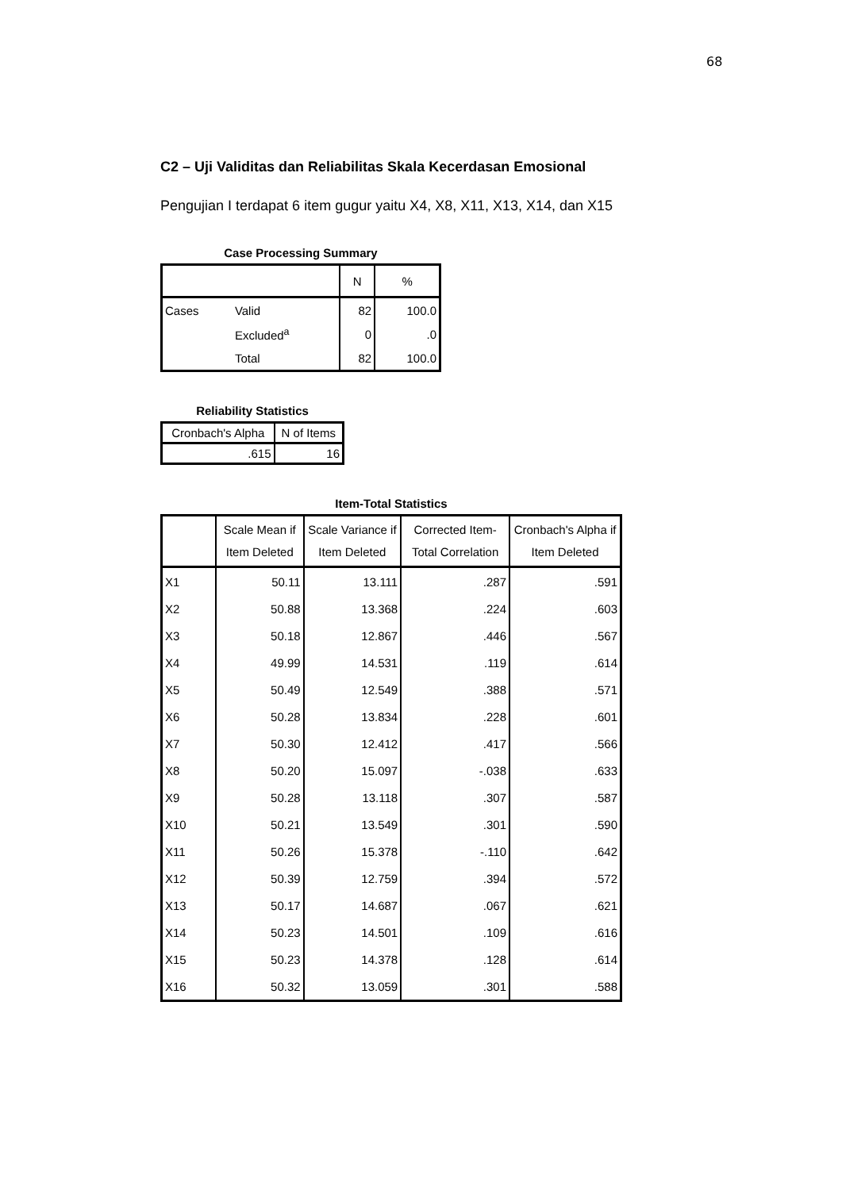68
C2 – Uji Validitas dan Reliabilitas Skala Kecerdasan Emosional
Pengujian I terdapat 6 item gugur yaitu X4, X8, X11, X13, X14, dan X15
Case Processing Summary
| | | N | % |
| --- | --- | --- | --- |
| Cases | Valid | 82 | 100.0 |
| | Excluded<sup>a</sup> | 0 | .0 |
| | Total | 82 | 100.0 |
Reliability Statistics
| Cronbach's Alpha | N of Items |
| --- | --- |
| .615 | 16 |
Item-Total Statistics
| | Scale Mean if Item Deleted | Scale Variance if Item Deleted | Corrected Item-Total Correlation | Cronbach's Alpha if Item Deleted |
| --- | --- | --- | --- | --- |
| X1 | 50.11 | 13.111 | .287 | .591 |
| X2 | 50.88 | 13.368 | .224 | .603 |
| X3 | 50.18 | 12.867 | .446 | .567 |
| X4 | 49.99 | 14.531 | .119 | .614 |
| X5 | 50.49 | 12.549 | .388 | .571 |
| X6 | 50.28 | 13.834 | .228 | .601 |
| X7 | 50.30 | 12.412 | .417 | .566 |
| X8 | 50.20 | 15.097 | -.038 | .633 |
| X9 | 50.28 | 13.118 | .307 | .587 |
| X10 | 50.21 | 13.549 | .301 | .590 |
| X11 | 50.26 | 15.378 | -.110 | .642 |
| X12 | 50.39 | 12.759 | .394 | .572 |
| X13 | 50.17 | 14.687 | .067 | .621 |
| X14 | 50.23 | 14.501 | .109 | .616 |
| X15 | 50.23 | 14.378 | .128 | .614 |
| X16 | 50.32 | 13.059 | .301 | .588 |